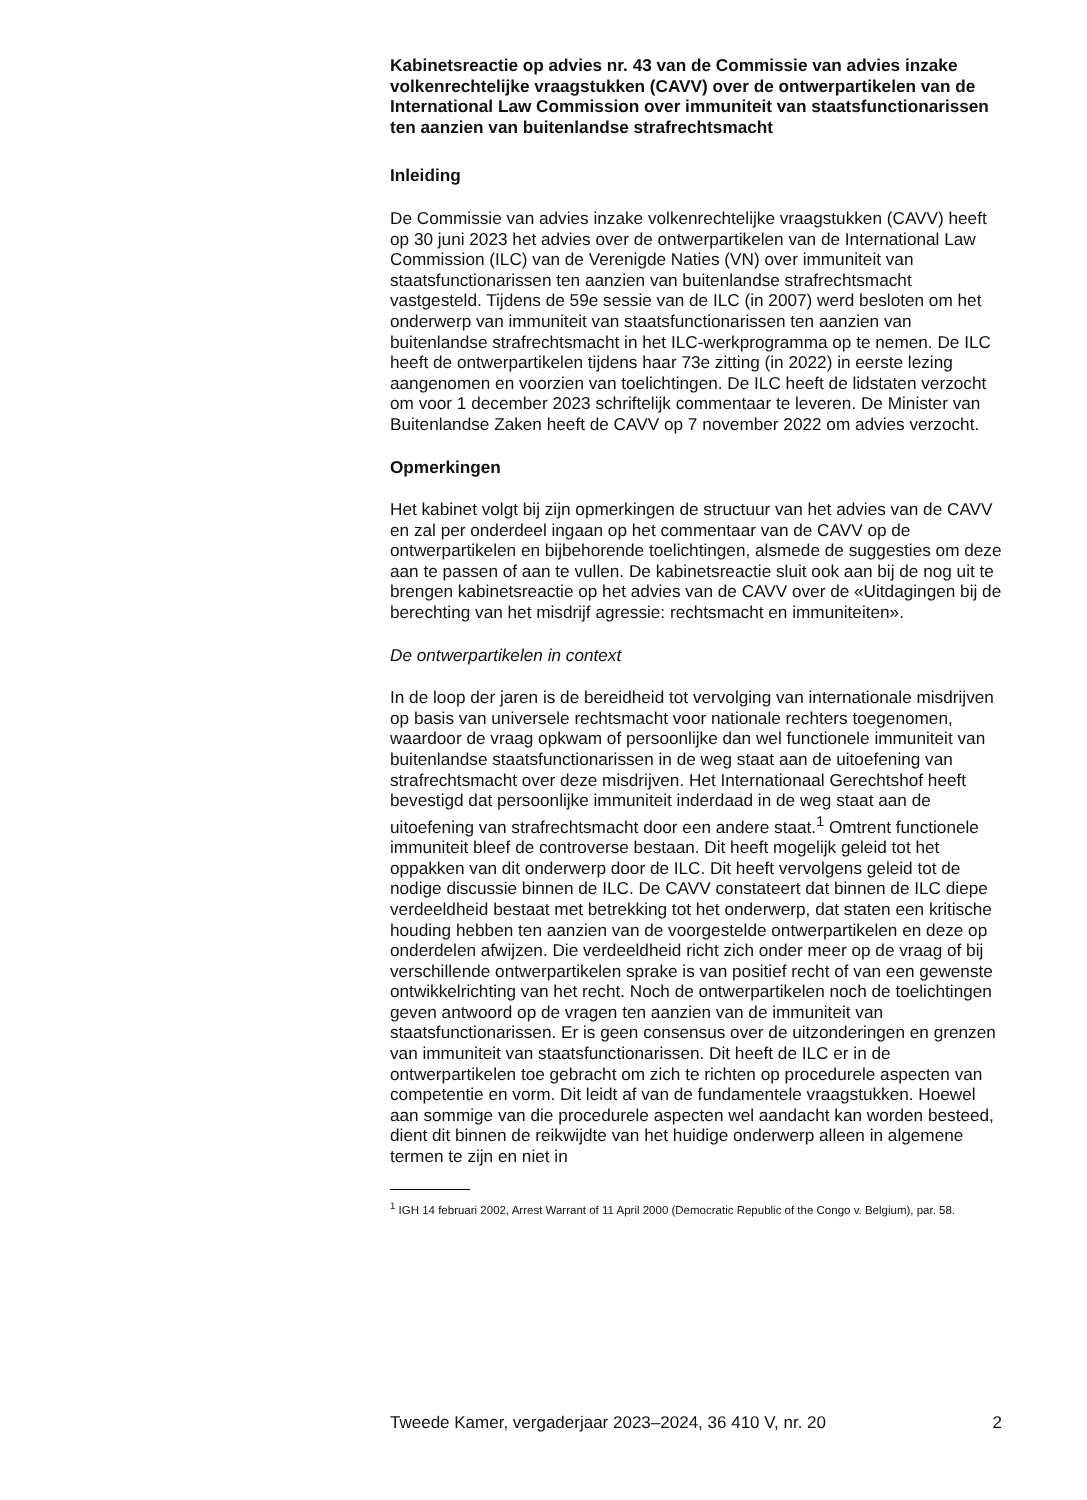Kabinetsreactie op advies nr. 43 van de Commissie van advies inzake volkenrechtelijke vraagstukken (CAVV) over de ontwerpartikelen van de International Law Commission over immuniteit van staatsfunctionarissen ten aanzien van buitenlandse strafrechtsmacht
Inleiding
De Commissie van advies inzake volkenrechtelijke vraagstukken (CAVV) heeft op 30 juni 2023 het advies over de ontwerpartikelen van de International Law Commission (ILC) van de Verenigde Naties (VN) over immuniteit van staatsfunctionarissen ten aanzien van buitenlandse strafrechtsmacht vastgesteld. Tijdens de 59e sessie van de ILC (in 2007) werd besloten om het onderwerp van immuniteit van staatsfunctionarissen ten aanzien van buitenlandse strafrechtsmacht in het ILC-werkprogramma op te nemen. De ILC heeft de ontwerpartikelen tijdens haar 73e zitting (in 2022) in eerste lezing aangenomen en voorzien van toelichtingen. De ILC heeft de lidstaten verzocht om voor 1 december 2023 schriftelijk commentaar te leveren. De Minister van Buitenlandse Zaken heeft de CAVV op 7 november 2022 om advies verzocht.
Opmerkingen
Het kabinet volgt bij zijn opmerkingen de structuur van het advies van de CAVV en zal per onderdeel ingaan op het commentaar van de CAVV op de ontwerpartikelen en bijbehorende toelichtingen, alsmede de suggesties om deze aan te passen of aan te vullen. De kabinetsreactie sluit ook aan bij de nog uit te brengen kabinetsreactie op het advies van de CAVV over de «Uitdagingen bij de berechting van het misdrijf agressie: rechtsmacht en immuniteiten».
De ontwerpartikelen in context
In de loop der jaren is de bereidheid tot vervolging van internationale misdrijven op basis van universele rechtsmacht voor nationale rechters toegenomen, waardoor de vraag opkwam of persoonlijke dan wel functionele immuniteit van buitenlandse staatsfunctionarissen in de weg staat aan de uitoefening van strafrechtsmacht over deze misdrijven. Het Internationaal Gerechtshof heeft bevestigd dat persoonlijke immuniteit inderdaad in de weg staat aan de uitoefening van strafrechtsmacht door een andere staat.<sup>1</sup> Omtrent functionele immuniteit bleef de controverse bestaan. Dit heeft mogelijk geleid tot het oppakken van dit onderwerp door de ILC. Dit heeft vervolgens geleid tot de nodige discussie binnen de ILC. De CAVV constateert dat binnen de ILC diepe verdeeldheid bestaat met betrekking tot het onderwerp, dat staten een kritische houding hebben ten aanzien van de voorgestelde ontwerpartikelen en deze op onderdelen afwijzen. Die verdeeldheid richt zich onder meer op de vraag of bij verschillende ontwerpartikelen sprake is van positief recht of van een gewenste ontwikkelrichting van het recht. Noch de ontwerpartikelen noch de toelichtingen geven antwoord op de vragen ten aanzien van de immuniteit van staatsfunctionarissen. Er is geen consensus over de uitzonderingen en grenzen van immuniteit van staatsfunctionarissen. Dit heeft de ILC er in de ontwerpartikelen toe gebracht om zich te richten op procedurele aspecten van competentie en vorm. Dit leidt af van de fundamentele vraagstukken. Hoewel aan sommige van die procedurele aspecten wel aandacht kan worden besteed, dient dit binnen de reikwijdte van het huidige onderwerp alleen in algemene termen te zijn en niet in
<sup>1</sup> IGH 14 februari 2002, Arrest Warrant of 11 April 2000 (Democratic Republic of the Congo v. Belgium), par. 58.
Tweede Kamer, vergaderjaar 2023–2024, 36 410 V, nr. 20 2